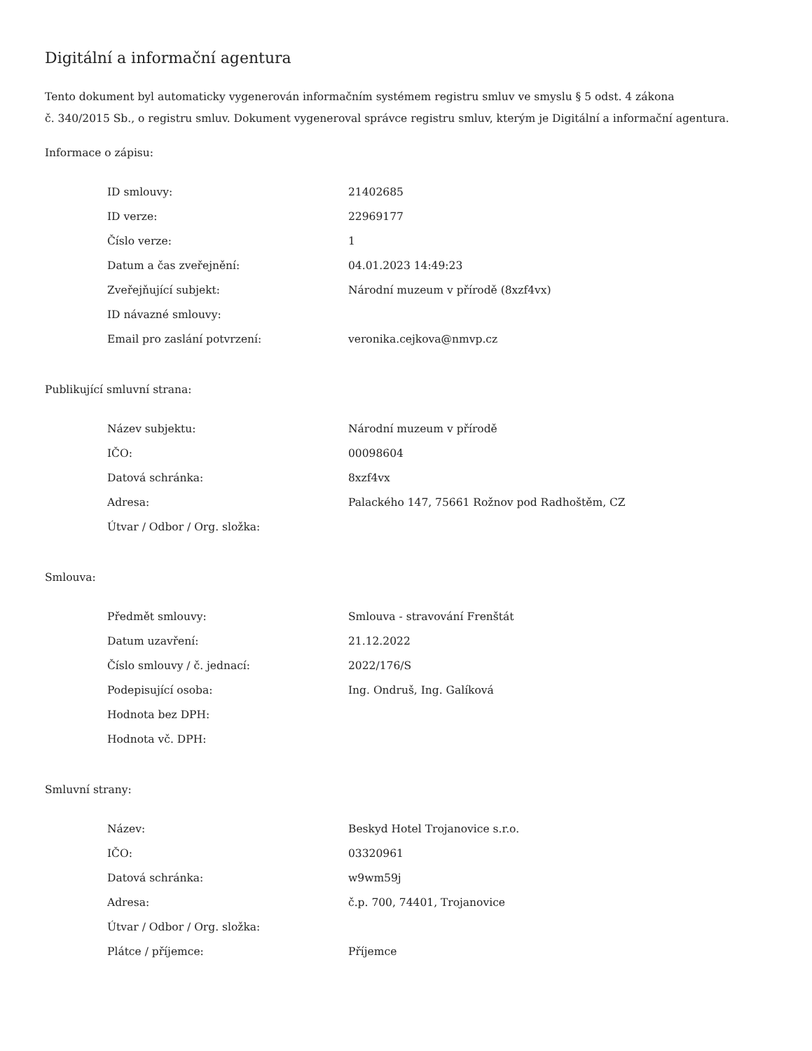Digitální a informační agentura
Tento dokument byl automaticky vygenerován informačním systémem registru smluv ve smyslu § 5 odst. 4 zákona
č. 340/2015 Sb., o registru smluv. Dokument vygeneroval správce registru smluv, kterým je Digitální a informační agentura.
Informace o zápisu:
| ID smlouvy: | 21402685 |
| ID verze: | 22969177 |
| Číslo verze: | 1 |
| Datum a čas zveřejnění: | 04.01.2023 14:49:23 |
| Zveřejňující subjekt: | Národní muzeum v přírodě (8xzf4vx) |
| ID návazné smlouvy: | |
| Email pro zaslání potvrzení: | veronika.cejkova@nmvp.cz |
Publikující smluvní strana:
| Název subjektu: | Národní muzeum v přírodě |
| IČO: | 00098604 |
| Datová schránka: | 8xzf4vx |
| Adresa: | Palackého 147, 75661 Rožnov pod Radhoštěm, CZ |
| Útvar / Odbor / Org. složka: | |
Smlouva:
| Předmět smlouvy: | Smlouva - stravování Frenštát |
| Datum uzavření: | 21.12.2022 |
| Číslo smlouvy / č. jednací: | 2022/176/S |
| Podepisující osoba: | Ing. Ondruš, Ing. Galíková |
| Hodnota bez DPH: | |
| Hodnota vč. DPH: | |
Smluvní strany:
| Název: | Beskyd Hotel Trojanovice s.r.o. |
| IČO: | 03320961 |
| Datová schránka: | w9wm59j |
| Adresa: | č.p. 700, 74401, Trojanovice |
| Útvar / Odbor / Org. složka: | |
| Plátce / příjemce: | Příjemce |